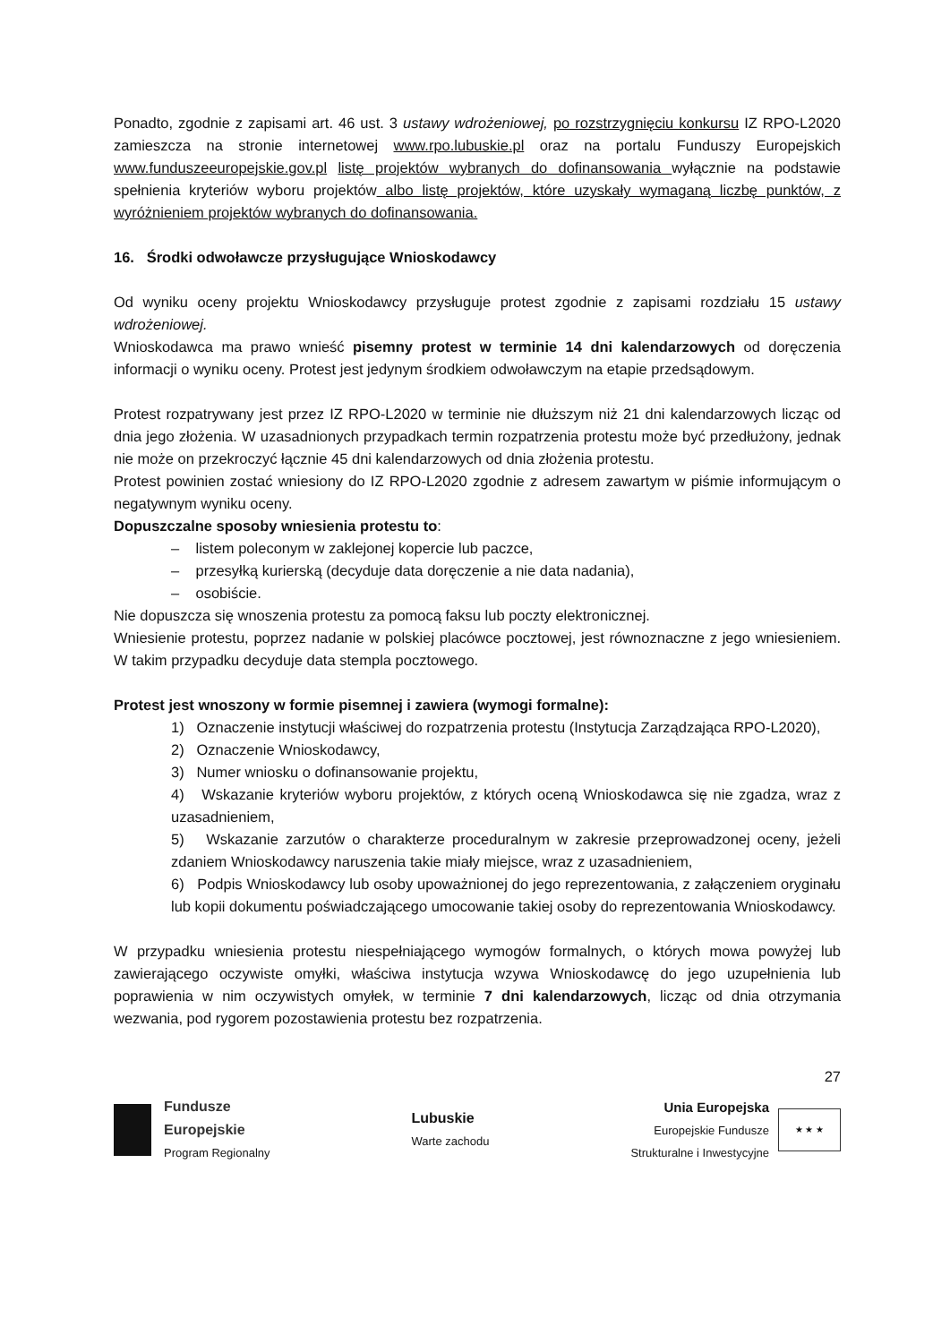Ponadto, zgodnie z zapisami art. 46 ust. 3 ustawy wdrożeniowej, po rozstrzygnięciu konkursu IZ RPO-L2020 zamieszcza na stronie internetowej www.rpo.lubuskie.pl oraz na portalu Funduszy Europejskich www.funduszeeuropejskie.gov.pl listę projektów wybranych do dofinansowania wyłącznie na podstawie spełnienia kryteriów wyboru projektów albo listę projektów, które uzyskały wymaganą liczbę punktów, z wyróżnieniem projektów wybranych do dofinansowania.
16. Środki odwoławcze przysługujące Wnioskodawcy
Od wyniku oceny projektu Wnioskodawcy przysługuje protest zgodnie z zapisami rozdziału 15 ustawy wdrożeniowej.
Wnioskodawca ma prawo wnieść pisemny protest w terminie 14 dni kalendarzowych od doręczenia informacji o wyniku oceny. Protest jest jedynym środkiem odwoławczym na etapie przedsądowym.
Protest rozpatrywany jest przez IZ RPO-L2020 w terminie nie dłuższym niż 21 dni kalendarzowych licząc od dnia jego złożenia. W uzasadnionych przypadkach termin rozpatrzenia protestu może być przedłużony, jednak nie może on przekroczyć łącznie 45 dni kalendarzowych od dnia złożenia protestu.
Protest powinien zostać wniesiony do IZ RPO-L2020 zgodnie z adresem zawartym w piśmie informującym o negatywnym wyniku oceny.
Dopuszczalne sposoby wniesienia protestu to:
– listem poleconym w zaklejonej kopercie lub paczce,
– przesyłką kurierską (decyduje data doręczenie a nie data nadania),
– osobiście.
Nie dopuszcza się wnoszenia protestu za pomocą faksu lub poczty elektronicznej.
Wniesienie protestu, poprzez nadanie w polskiej placówce pocztowej, jest równoznaczne z jego wniesieniem. W takim przypadku decyduje data stempla pocztowego.
Protest jest wnoszony w formie pisemnej i zawiera (wymogi formalne):
1) Oznaczenie instytucji właściwej do rozpatrzenia protestu (Instytucja Zarządzająca RPO-L2020),
2) Oznaczenie Wnioskodawcy,
3) Numer wniosku o dofinansowanie projektu,
4) Wskazanie kryteriów wyboru projektów, z których oceną Wnioskodawca się nie zgadza, wraz z uzasadnieniem,
5) Wskazanie zarzutów o charakterze proceduralnym w zakresie przeprowadzonej oceny, jeżeli zdaniem Wnioskodawcy naruszenia takie miały miejsce, wraz z uzasadnieniem,
6) Podpis Wnioskodawcy lub osoby upoważnionej do jego reprezentowania, z załączeniem oryginału lub kopii dokumentu poświadczającego umocowanie takiej osoby do reprezentowania Wnioskodawcy.
W przypadku wniesienia protestu niespełniającego wymogów formalnych, o których mowa powyżej lub zawierającego oczywiste omyłki, właściwa instytucja wzywa Wnioskodawcę do jego uzupełnienia lub poprawienia w nim oczywistych omyłek, w terminie 7 dni kalendarzowych, licząc od dnia otrzymania wezwania, pod rygorem pozostawienia protestu bez rozpatrzenia.
27
Fundusze
Europejskie
Program Regionalny
Lubuskie
Warte zachodu
Unia Europejska
Europejskie Fundusze
Strukturalne i Inwestycyjne
★ ★ ★